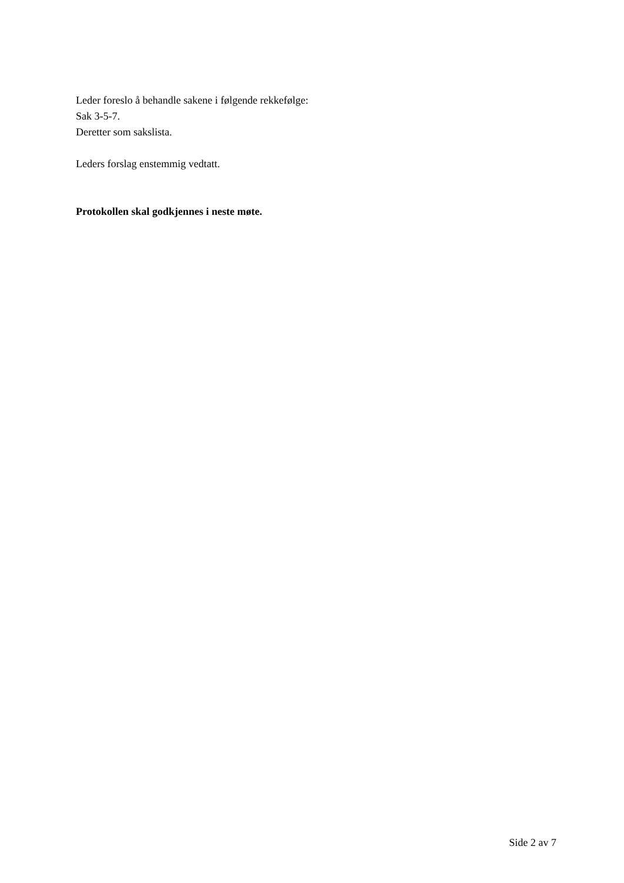Leder foreslo å behandle sakene i følgende rekkefølge:
Sak 3-5-7.
Deretter som sakslista.
Leders forslag enstemmig vedtatt.
Protokollen skal godkjennes i neste møte.
Side 2 av 7